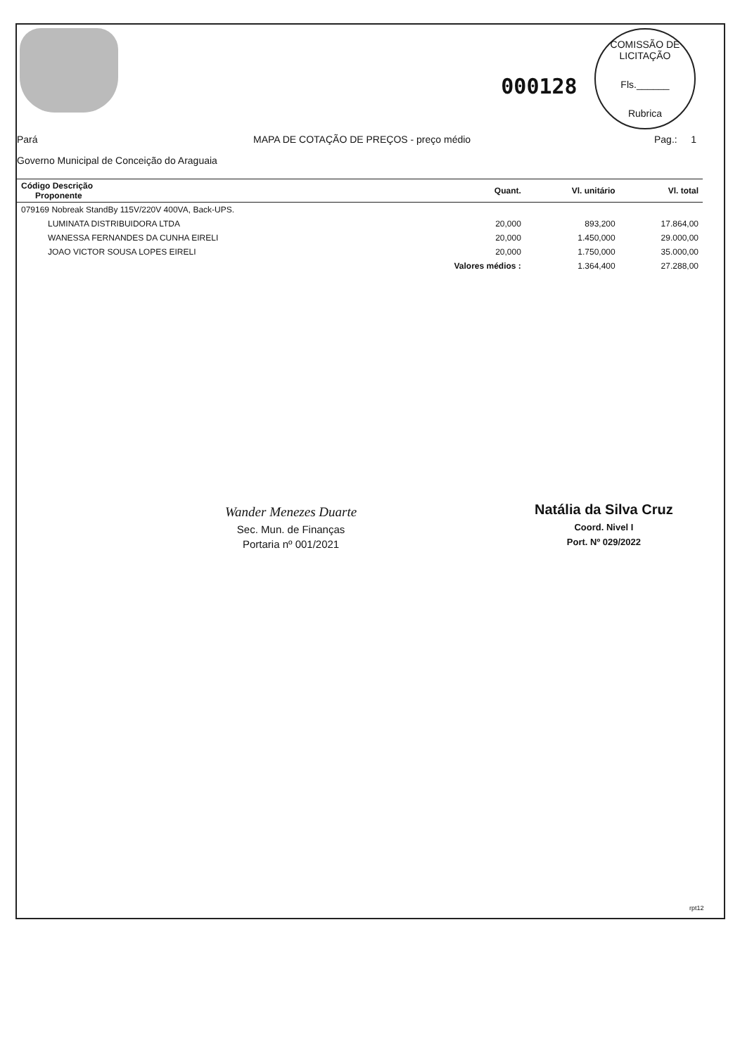000128
COMISSÃO DE LICITAÇÃO
Fls.______
Rubrica
Pará MAPA DE COTAÇÃO DE PREÇOS - preço médio Pag.: 1
Governo Municipal de Conceição do Araguaia
| Código Descrição Proponente | Quant. | Vl. unitário | Vl. total |
| --- | --- | --- | --- |
| 079169 Nobreak StandBy 115V/220V 400VA, Back-UPS. | | | |
| LUMINATA DISTRIBUIDORA LTDA | 20,000 | 893,200 | 17.864,00 |
| WANESSA FERNANDES DA CUNHA EIRELI | 20,000 | 1.450,000 | 29.000,00 |
| JOAO VICTOR SOUSA LOPES EIRELI | 20,000 | 1.750,000 | 35.000,00 |
| | Valores médios : | 1.364,400 | 27.288,00 |
Wander Menezes Duarte
Sec. Mun. de Finanças
Portaria nº 001/2021
Natália da Silva Cruz
Coord. Nivel I
Port. Nº 029/2022
rpt12